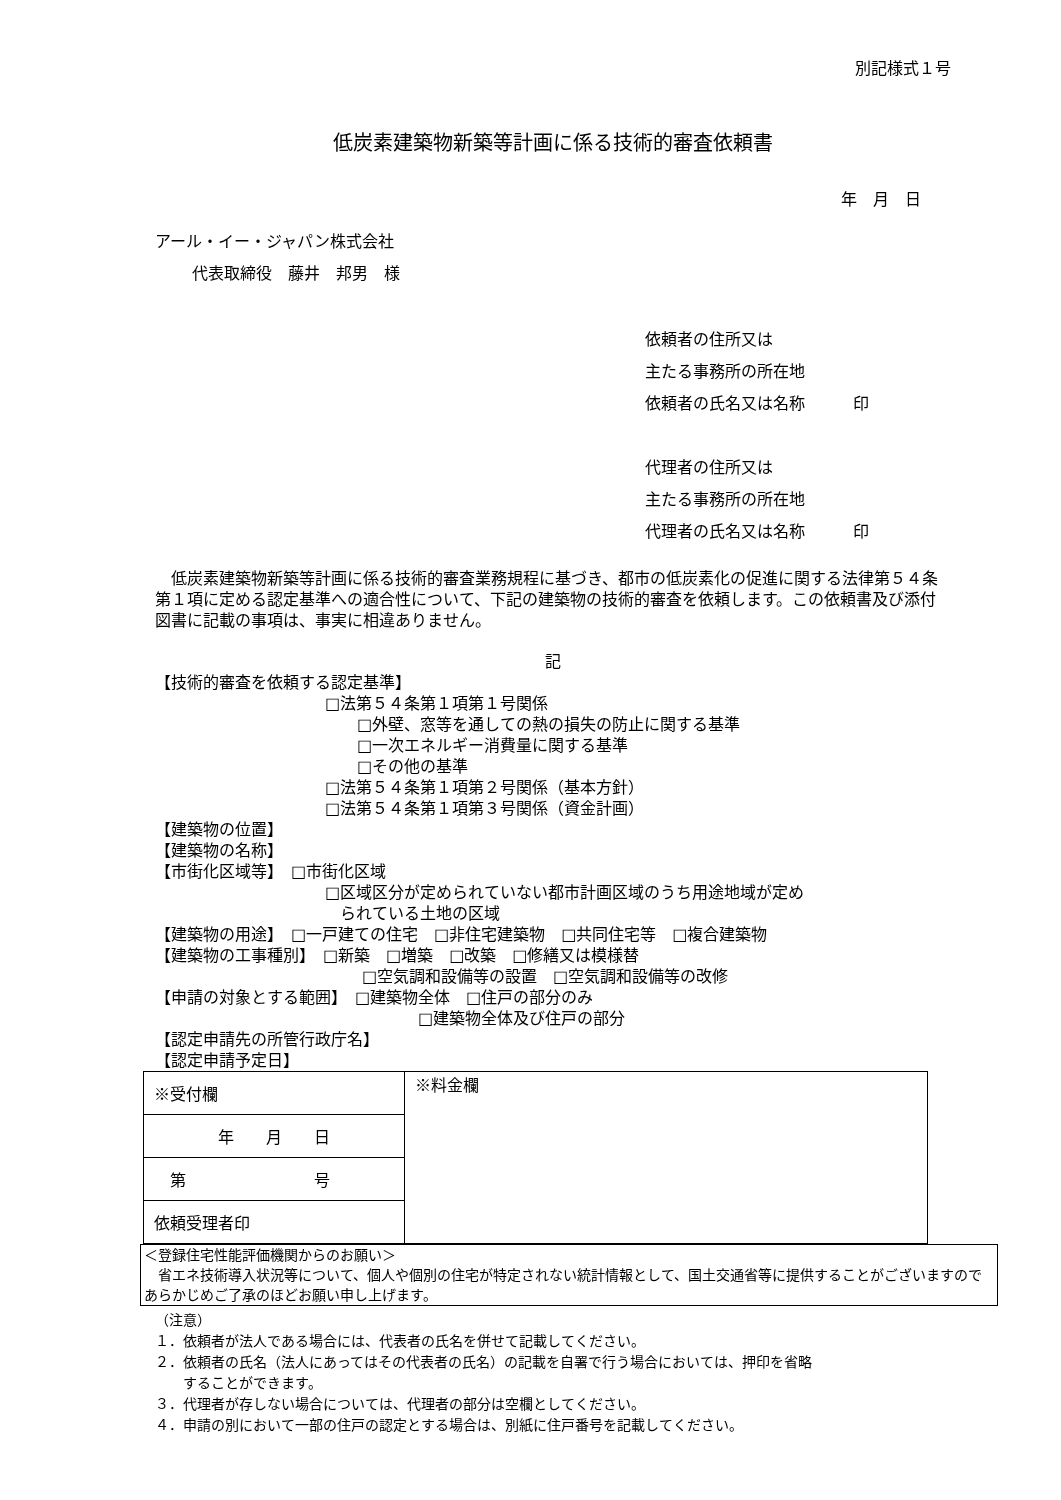別記様式１号
低炭素建築物新築等計画に係る技術的審査依頼書
年　月　日
アール・イー・ジャパン株式会社
代表取締役　藤井　邦男　様
依頼者の住所又は
主たる事務所の所在地
依頼者の氏名又は名称　　　印
代理者の住所又は
主たる事務所の所在地
代理者の氏名又は名称　　　印
　低炭素建築物新築等計画に係る技術的審査業務規程に基づき、都市の低炭素化の促進に関する法律第５４条第１項に定める認定基準への適合性について、下記の建築物の技術的審査を依頼します。この依頼書及び添付図書に記載の事項は、事実に相違ありません。
記
【技術的審査を依頼する認定基準】
□法第５４条第１項第１号関係
　　□外壁、窓等を通しての熱の損失の防止に関する基準
　　□一次エネルギー消費量に関する基準
　　□その他の基準
□法第５４条第１項第２号関係（基本方針）
□法第５４条第１項第３号関係（資金計画）
【建築物の位置】
【建築物の名称】
【市街化区域等】　□市街化区域
□区域区分が定められていない都市計画区域のうち用途地域が定め
られている土地の区域
【建築物の用途】　□一戸建ての住宅　□非住宅建築物　□共同住宅等　□複合建築物
【建築物の工事種別】　□新築　□増築　□改築　□修繕又は模様替
□空気調和設備等の設置　□空気調和設備等の改修
【申請の対象とする範囲】　□建築物全体　□住戸の部分のみ
□建築物全体及び住戸の部分
【認定申請先の所管行政庁名】
【認定申請予定日】
| ※受付欄 | ※料金欄 |
| 年 月 日 | |
| 第 号 | |
| 依頼受理者印 | |
＜登録住宅性能評価機関からのお願い＞
　省エネ技術導入状況等について、個人や個別の住宅が特定されない統計情報として、国土交通省等に提供することがございますのであらかじめご了承のほどお願い申し上げます。
（注意）
１．依頼者が法人である場合には、代表者の氏名を併せて記載してください。
２．依頼者の氏名（法人にあってはその代表者の氏名）の記載を自署で行う場合においては、押印を省略
　　することができます。
３．代理者が存しない場合については、代理者の部分は空欄としてください。
４．申請の別において一部の住戸の認定とする場合は、別紙に住戸番号を記載してください。